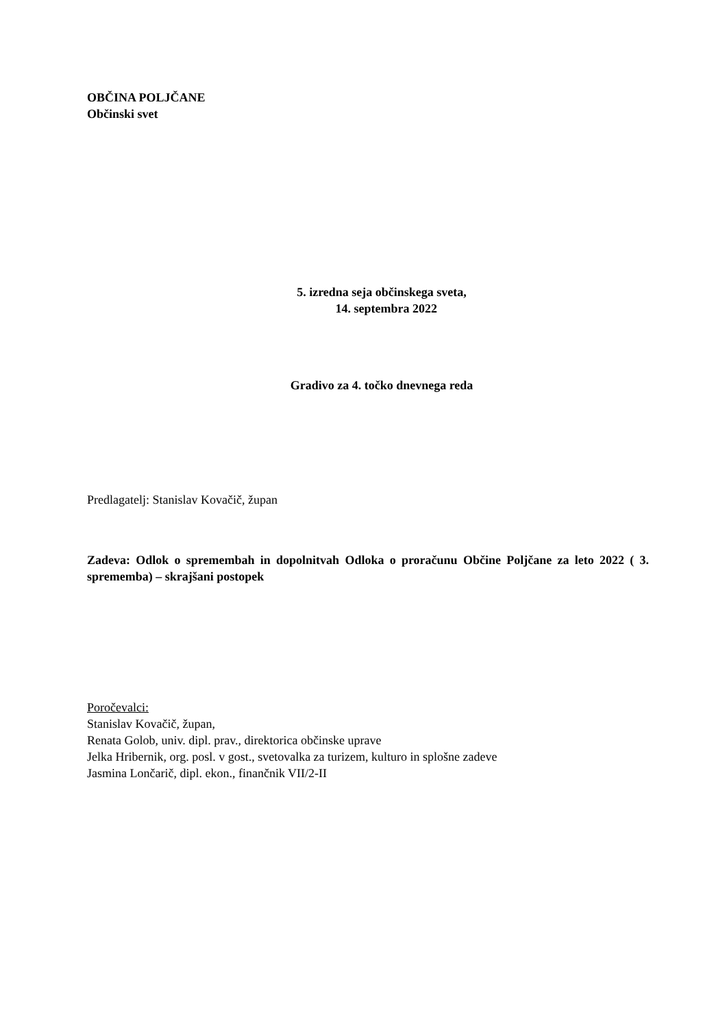OBČINA POLJČANE
Občinski svet
5. izredna seja občinskega sveta,
14. septembra 2022
Gradivo za 4. točko dnevnega reda
Predlagatelj: Stanislav Kovačič, župan
Zadeva: Odlok o spremembah in dopolnitvah Odloka o proračunu Občine Poljčane za leto 2022 ( 3. sprememba) – skrajšani postopek
Poročevalci:
Stanislav Kovačič, župan,
Renata Golob, univ. dipl. prav., direktorica občinske uprave
Jelka Hribernik, org. posl. v gost., svetovalka za turizem, kulturo in splošne zadeve
Jasmina Lončarič, dipl. ekon., finančnik VII/2-II